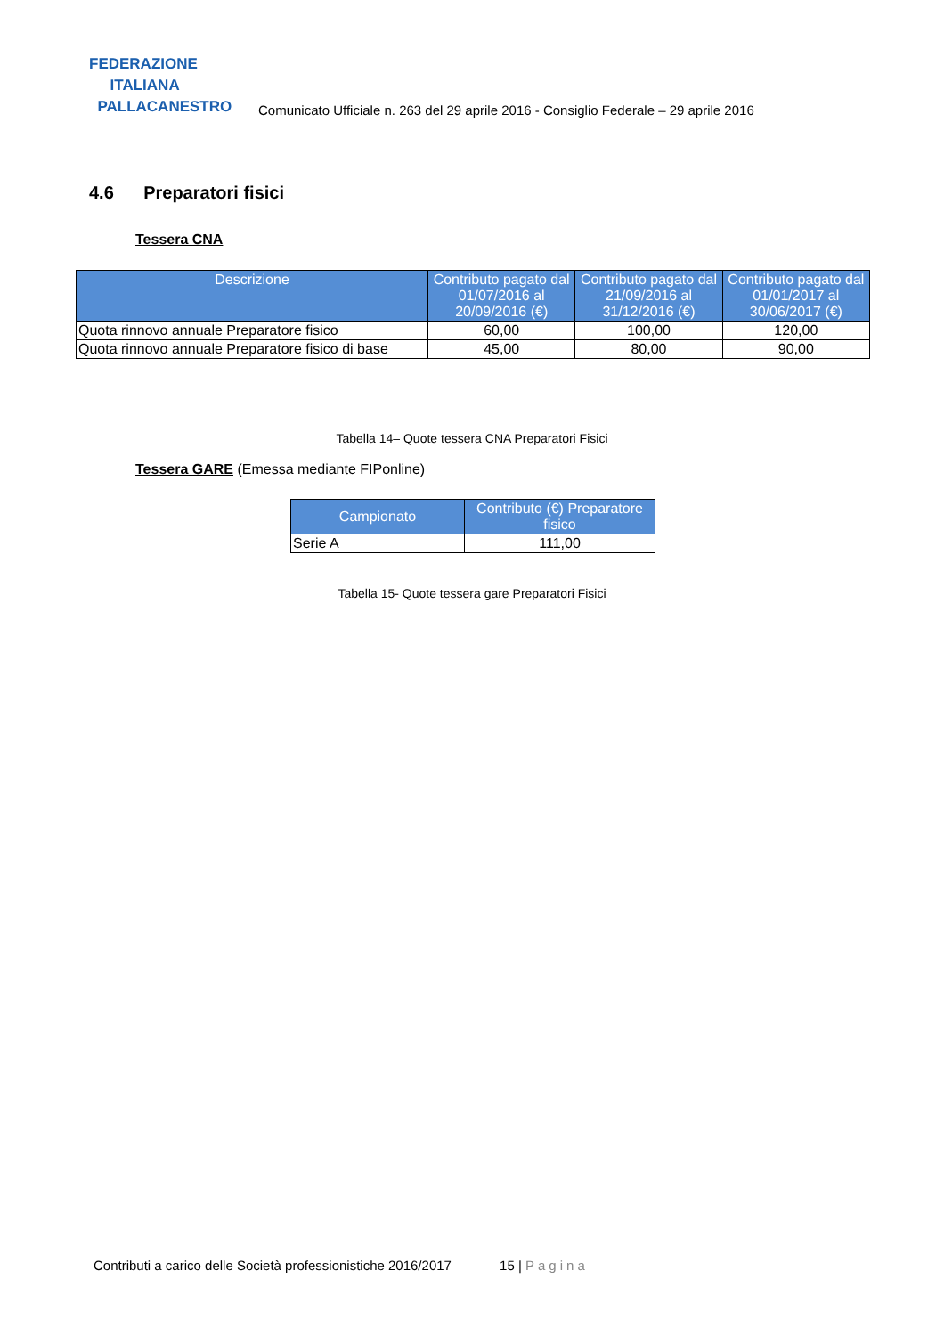FEDERAZIONE
ITALIANA
PALLACANESTRO
Comunicato Ufficiale n. 263 del 29 aprile 2016 - Consiglio Federale – 29 aprile 2016
4.6 Preparatori fisici
Tessera CNA
| Descrizione | Contributo pagato dal 01/07/2016 al 20/09/2016 (€) | Contributo pagato dal 21/09/2016 al 31/12/2016 (€) | Contributo pagato dal 01/01/2017 al 30/06/2017 (€) |
| --- | --- | --- | --- |
| Quota rinnovo annuale Preparatore fisico | 60,00 | 100,00 | 120,00 |
| Quota rinnovo annuale Preparatore fisico di base | 45,00 | 80,00 | 90,00 |
Tabella 14– Quote tessera CNA Preparatori Fisici
Tessera GARE (Emessa mediante FIPonline)
| Campionato | Contributo (€) Preparatore fisico |
| --- | --- |
| Serie A | 111,00 |
Tabella 15- Quote tessera gare Preparatori Fisici
Contributi a carico delle Società professionistiche 2016/2017 15 | Pagina